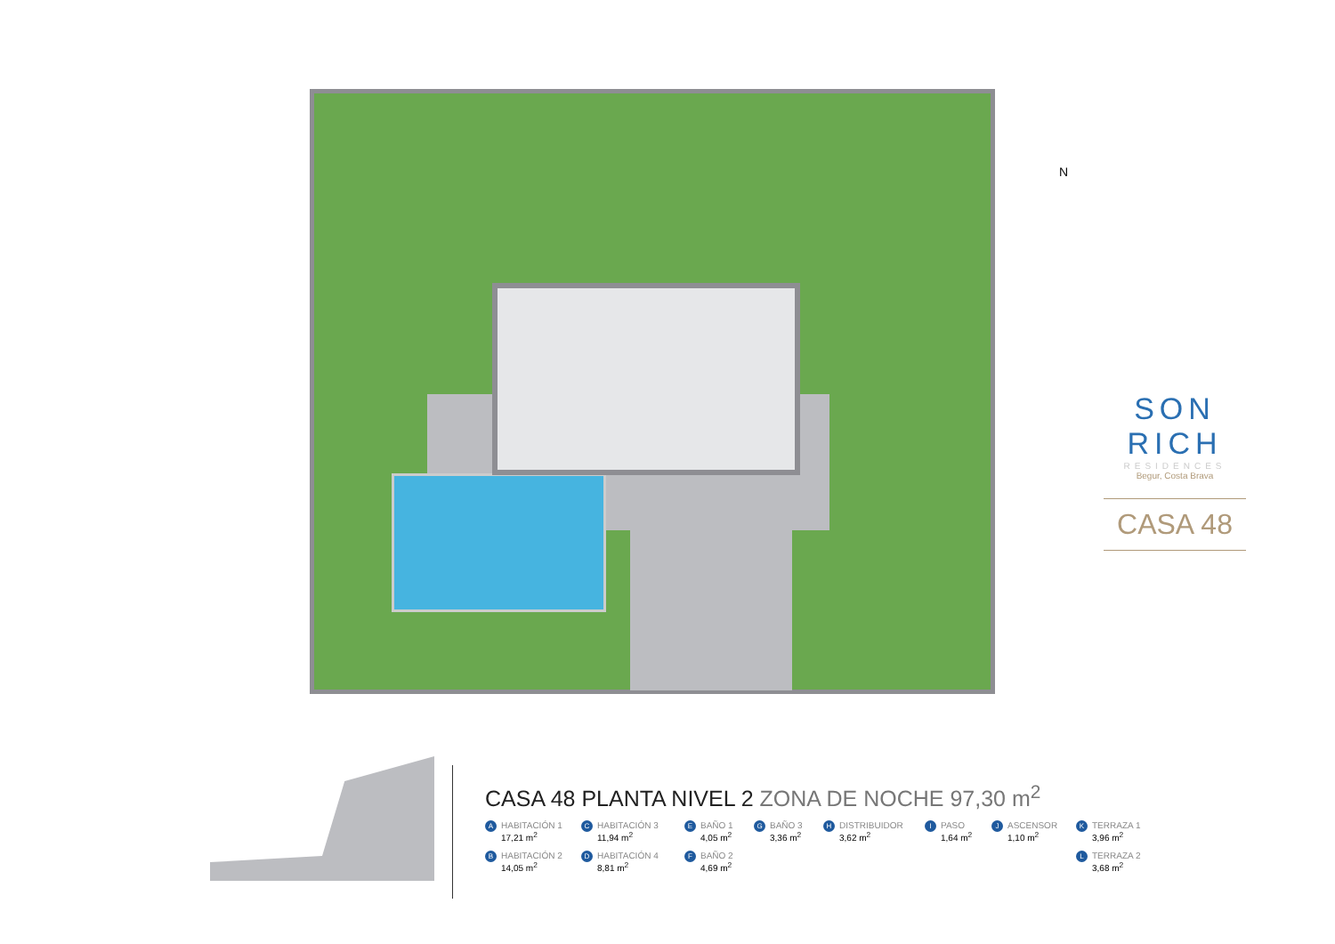N
SON
RICH
RESIDENCES
Begur, Costa Brava
CASA 48
CASA 48 PLANTA NIVEL 2 ZONA DE NOCHE 97,30 m<sup>2</sup>
A
HABITACIÓN 1
17,21 m<sup>2</sup>
C
HABITACIÓN 3
11,94 m<sup>2</sup>
E
BAÑO 1
4,05 m<sup>2</sup>
G
BAÑO 3
3,36 m<sup>2</sup>
H
DISTRIBUIDOR
3,62 m<sup>2</sup>
I
PASO
1,64 m<sup>2</sup>
J
ASCENSOR
1,10 m<sup>2</sup>
K
TERRAZA 1
3,96 m<sup>2</sup>
B
HABITACIÓN 2
14,05 m<sup>2</sup>
D
HABITACIÓN 4
8,81 m<sup>2</sup>
F
BAÑO 2
4,69 m<sup>2</sup>
L
TERRAZA 2
3,68 m<sup>2</sup>